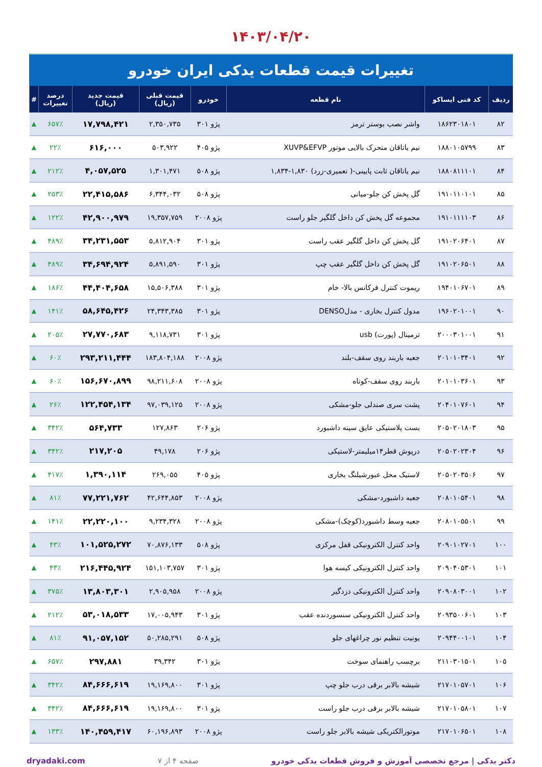۱۴۰۳/۰۴/۲۰
تغییرات قیمت قطعات یدکی ایران خودرو
| ردیف | کد فنی ایساکو | نام قطعه | خودرو | قیمت قبلی (ریال) | قیمت جدید (ریال) | درصد تغییرات | # |
| --- | --- | --- | --- | --- | --- | --- | --- |
| ۸۲ | ۱۸۶۲۳۰۱۸۰۱ | واشر نصب بوستر ترمز | پژو ۳۰۱ | ۲,۳۵۰,۷۳۵ | ۱۷,۷۹۸,۴۲۱ | ۶۵۷٪ | ▲ |
| ۸۳ | ۱۸۸۰۱۰۵۷۹۹ | نیم یاتاقان متحرک بالایی موتور XUVP&EFVP | پژو ۴۰۵ | ۵۰۳,۹۲۲ | ۶۱۶,۰۰۰ | ۲۲٪ | ▲ |
| ۸۴ | ۱۸۸۰۸۱۱۱۰۱ | نیم یاتاقان ثابت پایینی-( تعمیری-زرد) ۱,۸۳۰-۱,۸۳۴ | پژو ۵۰۸ | ۱,۳۰۱,۴۷۱ | ۴,۰۵۷,۵۲۵ | ۲۱۲٪ | ▲ |
| ۸۵ | ۱۹۱۰۱۱۰۱۰۱ | گل پخش کن جلو-میانی | پژو ۵۰۸ | ۶,۳۴۴,۰۳۲ | ۲۲,۴۱۵,۵۸۶ | ۲۵۳٪ | ▲ |
| ۸۶ | ۱۹۱۰۱۱۱۱۰۳ | مجموعه گل پخش کن داخل گلگیر جلو راست | پژو ۲۰۰۸ | ۱۹,۳۵۷,۷۵۹ | ۴۲,۹۰۰,۹۷۹ | ۱۲۲٪ | ▲ |
| ۸۷ | ۱۹۱۰۲۰۶۴۰۱ | گل پخش کن داخل گلگیر عقب راست | پژو ۳۰۱ | ۵,۸۱۲,۹۰۴ | ۳۴,۲۳۱,۵۵۳ | ۴۸۹٪ | ▲ |
| ۸۸ | ۱۹۱۰۲۰۶۵۰۱ | گل پخش کن داخل گلگیر عقب چپ | پژو ۳۰۱ | ۵,۸۹۱,۵۹۰ | ۳۴,۶۹۴,۹۲۴ | ۴۸۹٪ | ▲ |
| ۸۹ | ۱۹۴۰۱۰۶۷۰۱ | ریموت کنترل فرکانس بالا- خام | پژو ۳۰۱ | ۱۵,۵۰۶,۳۸۸ | ۴۴,۴۰۴,۶۵۸ | ۱۸۶٪ | ▲ |
| ۹۰ | ۱۹۶۰۲۰۱۰۰۱ | مدول کنترل بخاری - مدلDENSO | پژو ۳۰۱ | ۲۴,۳۴۳,۳۸۵ | ۵۸,۶۴۵,۴۲۶ | ۱۴۱٪ | ▲ |
| ۹۱ | ۲۰۰۰۳۰۱۰۰۱ | ترمینال (پورت) usb | پژو ۳۰۱ | ۹,۱۱۸,۷۳۱ | ۲۷,۷۷۰,۶۸۳ | ۲۰۵٪ | ▲ |
| ۹۲ | ۲۰۱۰۱۰۳۴۰۱ | جعبه باربند روی سقف-بلند | پژو ۲۰۰۸ | ۱۸۳,۸۰۴,۱۸۸ | ۲۹۳,۲۱۱,۴۴۴ | ۶۰٪ | ▲ |
| ۹۳ | ۲۰۱۰۱۰۳۶۰۱ | باربند روی سقف-کوتاه | پژو ۲۰۰۸ | ۹۸,۲۱۱,۶۰۸ | ۱۵۶,۶۷۰,۸۹۹ | ۶۰٪ | ▲ |
| ۹۴ | ۲۰۴۰۱۰۷۶۰۱ | پشت سری صندلی جلو-مشکی | پژو ۲۰۰۸ | ۹۷,۰۳۹,۱۲۵ | ۱۲۲,۴۵۴,۱۳۴ | ۲۶٪ | ▲ |
| ۹۵ | ۲۰۵۰۲۰۱۸۰۳ | بست پلاستیکی عایق سینه داشبورد | پژو ۲۰۶ | ۱۲۷,۸۶۳ | ۵۶۴,۷۳۳ | ۳۴۲٪ | ▲ |
| ۹۶ | ۲۰۵۰۲۰۲۳۰۴ | درپوش قطر۱۴میلیمتر-لاستیکی | پژو ۲۰۶ | ۴۹,۱۷۸ | ۲۱۷,۲۰۵ | ۳۴۲٪ | ▲ |
| ۹۷ | ۲۰۵۰۲۰۳۵۰۶ | لاستیک محل عبورشیلنگ بخاری | پژو ۴۰۵ | ۲۶۹,۰۵۵ | ۱,۳۹۰,۱۱۴ | ۴۱۷٪ | ▲ |
| ۹۸ | ۲۰۸۰۱۰۵۴۰۱ | جعبه داشبورد-مشکی | پژو ۲۰۰۸ | ۴۲,۶۴۴,۸۵۳ | ۷۷,۲۲۱,۷۶۲ | ۸۱٪ | ▲ |
| ۹۹ | ۲۰۸۰۱۰۵۵۰۱ | جعبه وسط داشبورد(کوچک)-مشکی | پژو ۲۰۰۸ | ۹,۲۳۴,۳۲۸ | ۲۲,۲۲۰,۱۰۰ | ۱۴۱٪ | ▲ |
| ۱۰۰ | ۲۰۹۰۱۰۲۷۰۱ | واحد کنترل الکترونیکی قفل مرکزی | پژو ۵۰۸ | ۷۰,۸۷۶,۱۳۳ | ۱۰۱,۵۲۵,۲۷۲ | ۴۳٪ | ▲ |
| ۱۰۱ | ۲۰۹۰۴۰۵۳۰۱ | واحد کنترل الکترونیکی کیسه هوا | پژو ۳۰۱ | ۱۵۱,۱۰۳,۷۵۷ | ۲۱۶,۴۴۵,۹۲۴ | ۴۳٪ | ▲ |
| ۱۰۲ | ۲۰۹۰۸۰۳۰۰۱ | واحد کنترل الکترونیکی دزدگیر | پژو ۲۰۰۸ | ۲,۹۰۵,۹۵۸ | ۱۳,۸۰۳,۳۰۱ | ۳۷۵٪ | ▲ |
| ۱۰۳ | ۲۰۹۳۵۰۰۶۰۱ | واحد کنترل الکترونیکی سنسوردنده عقب | پژو ۳۰۱ | ۱۷,۰۰۵,۹۴۳ | ۵۳,۰۱۸,۵۳۳ | ۲۱۲٪ | ▲ |
| ۱۰۴ | ۲۰۹۴۴۰۰۱۰۱ | یونیت تنظیم نور چراغهای جلو | پژو ۵۰۸ | ۵۰,۲۸۵,۲۹۱ | ۹۱,۰۵۷,۱۵۲ | ۸۱٪ | ▲ |
| ۱۰۵ | ۲۱۱۰۳۰۱۵۰۱ | برچسب راهنمای سوخت | پژو ۳۰۱ | ۳۹,۳۴۲ | ۲۹۷,۸۸۱ | ۶۵۷٪ | ▲ |
| ۱۰۶ | ۲۱۷۰۱۰۵۷۰۱ | شیشه بالابر برقی درب جلو چپ | پژو ۳۰۱ | ۱۹,۱۶۹,۸۰۰ | ۸۴,۶۶۶,۶۱۹ | ۳۴۲٪ | ▲ |
| ۱۰۷ | ۲۱۷۰۱۰۵۸۰۱ | شیشه بالابر برقی درب جلو راست | پژو ۳۰۱ | ۱۹,۱۶۹,۸۰۰ | ۸۴,۶۶۶,۶۱۹ | ۳۴۲٪ | ▲ |
| ۱۰۸ | ۲۱۷۰۱۰۶۵۰۱ | موتورالکتریکی شیشه بالابر جلو راست | پژو ۲۰۰۸ | ۶۰,۱۹۶,۸۹۳ | ۱۴۰,۴۵۹,۴۱۷ | ۱۳۳٪ | ▲ |
دکتر یدکی | مرجع تخصصی آموزش و فروش قطعات یدکی خودرو صفحه ۴ از ۷ dryadaki.com